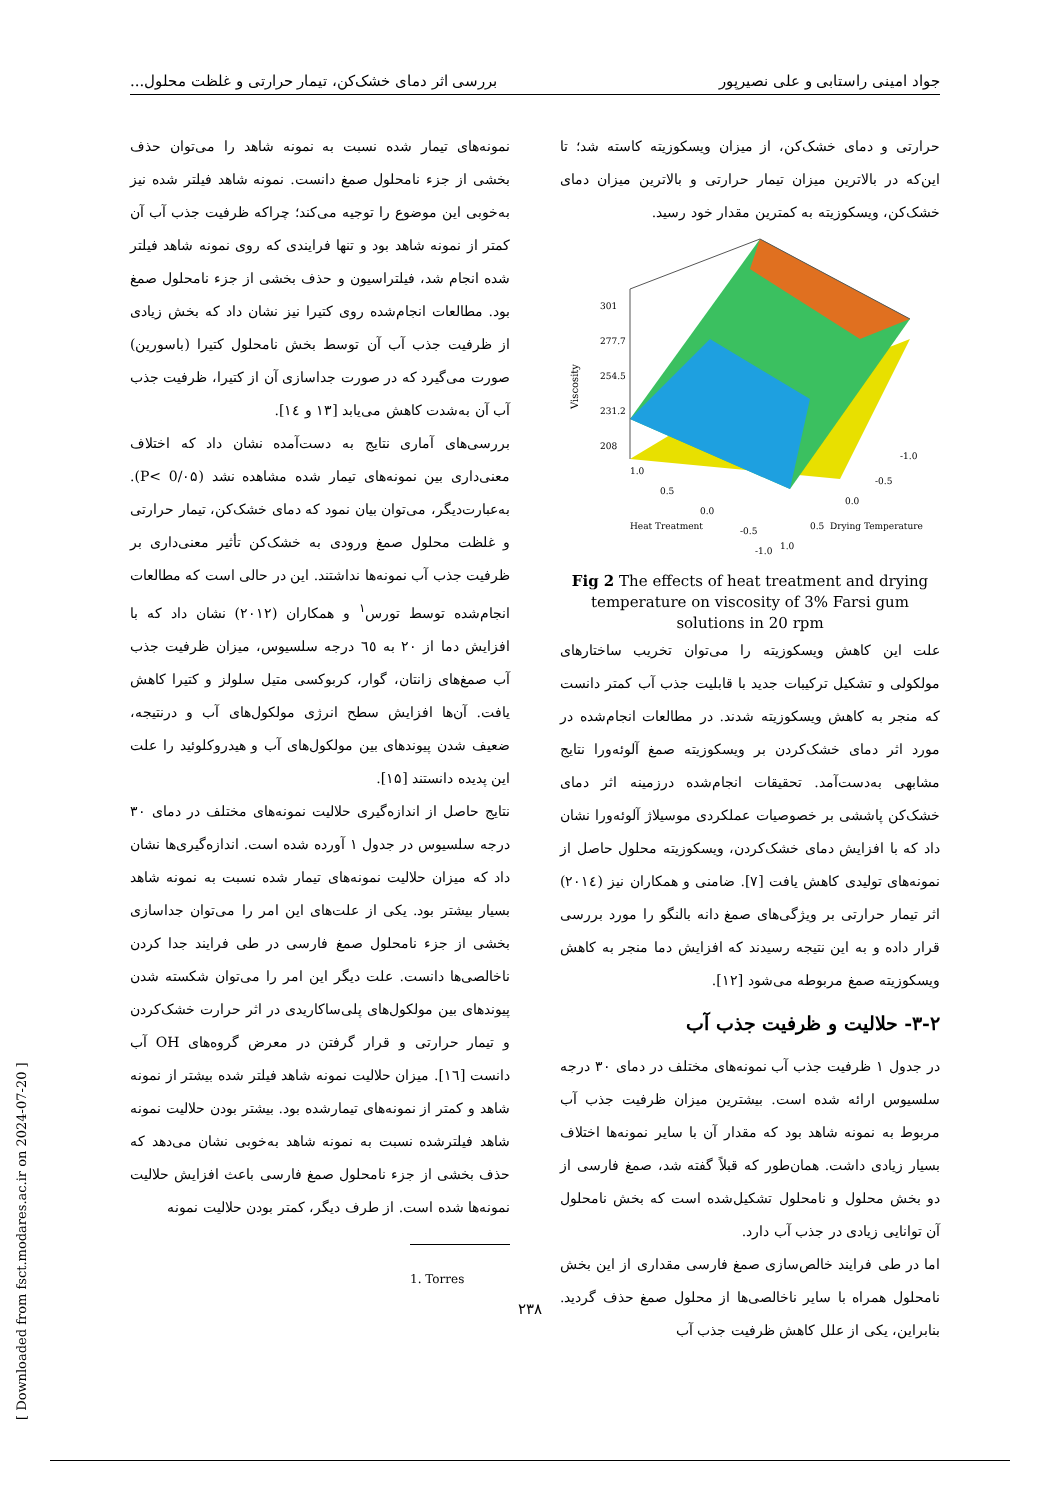جواد امینی راستابی و علی نصیرپور بررسی اثر دمای خشک‌کن، تیمار حرارتی و غلظت محلول...
حرارتی و دمای خشک‌کن، از میزان ویسکوزیته کاسته شد؛ تا این‌که در بالاترین میزان تیمار حرارتی و بالاترین میزان دمای خشک‌کن، ویسکوزیته به کمترین مقدار خود رسید.
Viscosity
301
277.7
254.5
231.2
208
Heat Treatment
Drying Temperature
1.0
0.5
0.0
-0.5
-1.0
1.0
0.5
0.0
-0.5
-1.0
Fig 2 The effects of heat treatment and drying temperature on viscosity of 3% Farsi gum solutions in 20 rpm
علت این کاهش ویسکوزیته را می‌توان تخریب ساختارهای مولکولی و تشکیل ترکیبات جدید با قابلیت جذب آب کمتر دانست که منجر به کاهش ویسکوزیته شدند. در مطالعات انجام‌شده در مورد اثر دمای خشک‌کردن بر ویسکوزیته صمغ آلوئه‌ورا نتایج مشابهی به‌دست‌آمد. تحقیقات انجام‌شده درزمینه اثر دمای خشک‌کن پاششی بر خصوصیات عملکردی موسیلاژ آلوئه‌ورا نشان داد که با افزایش دمای خشک‌کردن، ویسکوزیته محلول حاصل از نمونه‌های تولیدی کاهش یافت [۷]. ضامنی و همکاران نیز (۲۰۱٤) اثر تیمار حرارتی بر ویژگی‌های صمغ دانه بالنگو را مورد بررسی قرار داده و به این نتیجه رسیدند که افزایش دما منجر به کاهش ویسکوزیته صمغ مربوطه می‌شود [۱۲].
۳-۲- حلالیت و ظرفیت جذب آب
در جدول ۱ ظرفیت جذب آب نمونه‌های مختلف در دمای ۳۰ درجه سلسیوس ارائه شده است. بیشترین میزان ظرفیت جذب آب مربوط به نمونه شاهد بود که مقدار آن با سایر نمونه‌ها اختلاف بسیار زیادی داشت. همان‌طور که قبلاً گفته شد، صمغ فارسی از دو بخش محلول و نامحلول تشکیل‌شده است که بخش نامحلول آن توانایی زیادی در جذب آب دارد.
اما در طی فرایند خالص‌سازی صمغ فارسی مقداری از این بخش نامحلول همراه با سایر ناخالصی‌ها از محلول صمغ حذف گردید. بنابراین، یکی از علل کاهش ظرفیت جذب آب
نمونه‌های تیمار شده نسبت به نمونه شاهد را می‌توان حذف بخشی از جزء نامحلول صمغ دانست. نمونه شاهد فیلتر شده نیز به‌خوبی این موضوع را توجیه می‌کند؛ چراکه ظرفیت جذب آب آن کمتر از نمونه شاهد بود و تنها فرایندی که روی نمونه شاهد فیلتر شده انجام شد، فیلتراسیون و حذف بخشی از جزء نامحلول صمغ بود. مطالعات انجام‌شده روی کتیرا نیز نشان داد که بخش زیادی از ظرفیت جذب آب آن توسط بخش نامحلول کتیرا (باسورین) صورت می‌گیرد که در صورت جداسازی آن از کتیرا، ظرفیت جذب آب آن به‌شدت کاهش می‌یابد [۱۳ و ۱٤].
بررسی‌های آماری نتایج به دست‌آمده نشان داد که اختلاف معنی‌داری بین نمونه‌های تیمار شده مشاهده نشد (P< 0/۰۵). به‌عبارت‌دیگر، می‌توان بیان نمود که دمای خشک‌کن، تیمار حرارتی و غلظت محلول صمغ ورودی به خشک‌کن تأثیر معنی‌داری بر ظرفیت جذب آب نمونه‌ها نداشتند. این در حالی است که مطالعات انجام‌شده توسط تورس<sup>۱</sup> و همکاران (۲۰۱۲) نشان داد که با افزایش دما از ۲۰ به ٦٥ درجه سلسیوس، میزان ظرفیت جذب آب صمغ‌های زانتان، گوار، کربوکسی متیل سلولز و کتیرا کاهش یافت. آن‌ها افزایش سطح انرژی مولکول‌های آب و درنتیجه، ضعیف شدن پیوندهای بین مولکول‌های آب و هیدروکلوئید را علت این پدیده دانستند [۱۵].
نتایج حاصل از اندازه‌گیری حلالیت نمونه‌های مختلف در دمای ۳۰ درجه سلسیوس در جدول ۱ آورده شده است. اندازه‌گیری‌ها نشان داد که میزان حلالیت نمونه‌های تیمار شده نسبت به نمونه شاهد بسیار بیشتر بود. یکی از علت‌های این امر را می‌توان جداسازی بخشی از جزء نامحلول صمغ فارسی در طی فرایند جدا کردن ناخالصی‌ها دانست. علت دیگر این امر را می‌توان شکسته شدن پیوندهای بین مولکول‌های پلی‌ساکاریدی در اثر حرارت خشک‌کردن و تیمار حرارتی و قرار گرفتن در معرض گروه‌های OH آب دانست [۱٦]. میزان حلالیت نمونه شاهد فیلتر شده بیشتر از نمونه شاهد و کمتر از نمونه‌های تیمارشده بود. بیشتر بودن حلالیت نمونه شاهد فیلترشده نسبت به نمونه شاهد به‌خوبی نشان می‌دهد که حذف بخشی از جزء نامحلول صمغ فارسی باعث افزایش حلالیت نمونه‌ها شده است. از طرف دیگر، کمتر بودن حلالیت نمونه
1. Torres
۲۳۸
[ Downloaded from fsct.modares.ac.ir on 2024-07-20 ]